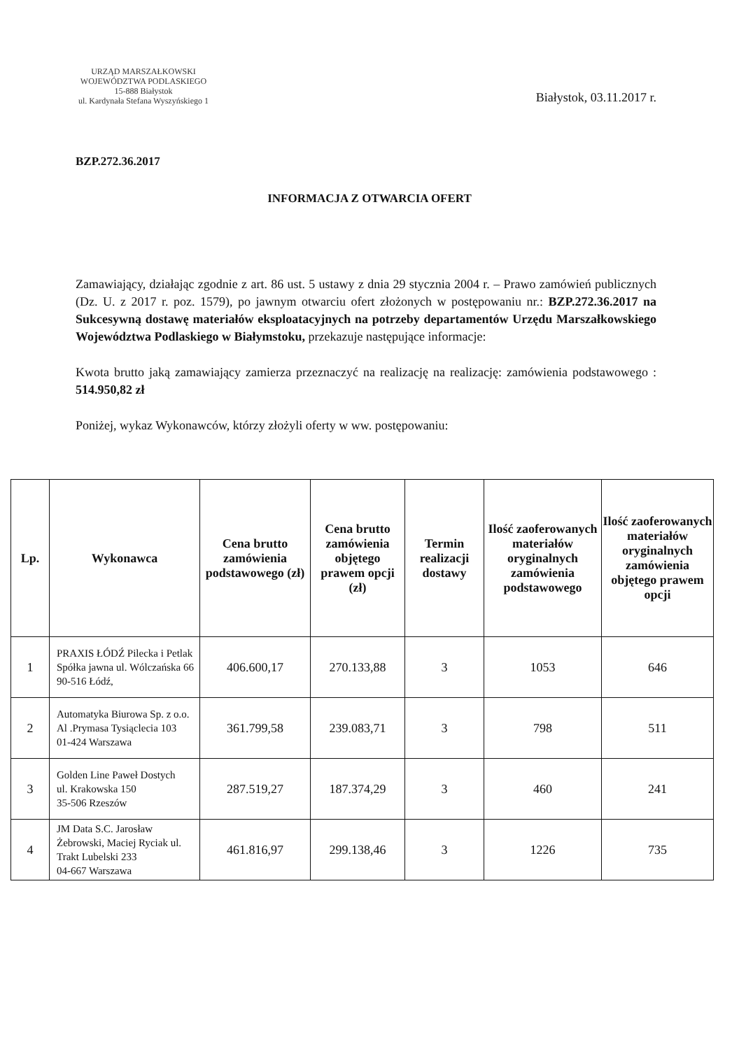URZĄD MARSZAŁKOWSKI
WOJEWÓDZTWA PODLASKIEGO
15-888 Białystok
ul. Kardynała Stefana Wyszyńskiego 1
Białystok, 03.11.2017 r.
BZP.272.36.2017
INFORMACJA Z OTWARCIA OFERT
Zamawiający, działając zgodnie z art. 86 ust. 5 ustawy z dnia 29 stycznia 2004 r. – Prawo zamówień publicznych (Dz. U. z 2017 r. poz. 1579), po jawnym otwarciu ofert złożonych w postępowaniu nr.: BZP.272.36.2017 na Sukcesywną dostawę materiałów eksploatacyjnych na potrzeby departamentów Urzędu Marszałkowskiego Województwa Podlaskiego w Białymstoku, przekazuje następujące informacje:
Kwota brutto jaką zamawiający zamierza przeznaczyć na realizację na realizację: zamówienia podstawowego : 514.950,82 zł
Poniżej, wykaz Wykonawców, którzy złożyli oferty w ww. postępowaniu:
| Lp. | Wykonawca | Cena brutto zamówienia podstawowego (zł) | Cena brutto zamówienia objętego prawem opcji (zł) | Termin realizacji dostawy | Ilość zaoferowanych materiałów oryginalnych zamówienia podstawowego | Ilość zaoferowanych materiałów oryginalnych zamówienia objętego prawem opcji |
| --- | --- | --- | --- | --- | --- | --- |
| 1 | PRAXIS ŁÓDŹ Pilecka i Petlak Spółka jawna ul. Wólczańska 66 90-516 Łódź, | 406.600,17 | 270.133,88 | 3 | 1053 | 646 |
| 2 | Automatyka Biurowa Sp. z o.o. Al .Prymasa Tysiąclecia 103 01-424 Warszawa | 361.799,58 | 239.083,71 | 3 | 798 | 511 |
| 3 | Golden Line Paweł Dostych ul. Krakowska 150 35-506 Rzeszów | 287.519,27 | 187.374,29 | 3 | 460 | 241 |
| 4 | JM Data S.C. Jarosław Żebrowski, Maciej Ryciak ul. Trakt Lubelski 233 04-667 Warszawa | 461.816,97 | 299.138,46 | 3 | 1226 | 735 |